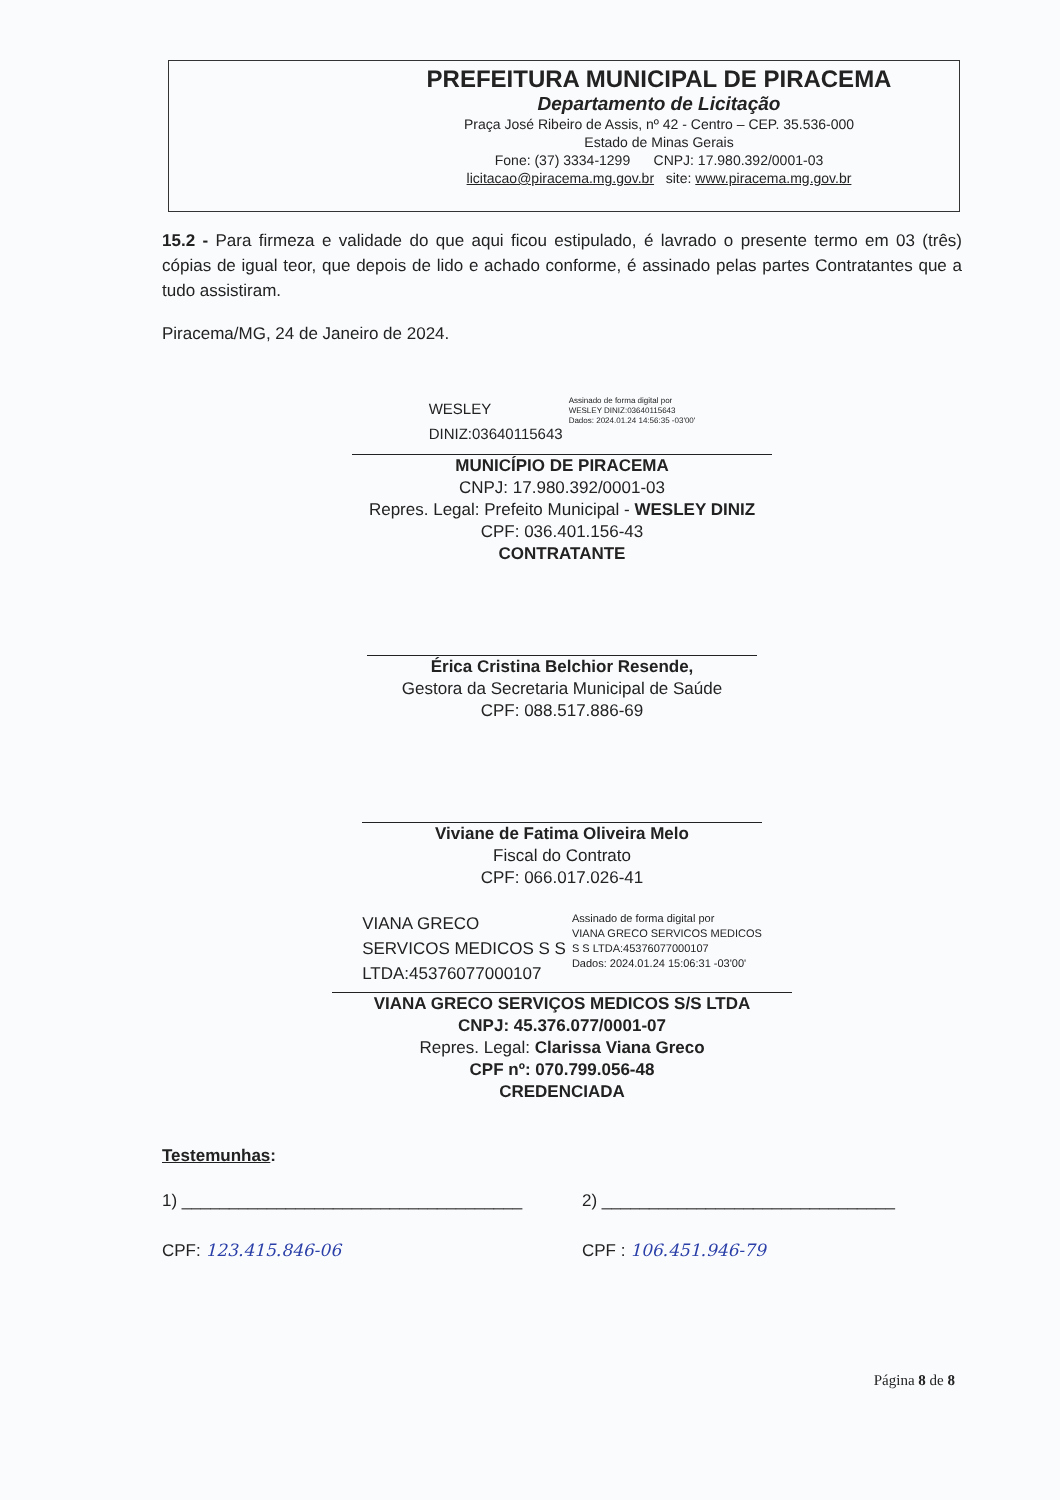PREFEITURA MUNICIPAL DE PIRACEMA
Departamento de Licitação
Praça José Ribeiro de Assis, nº 42 - Centro – CEP. 35.536-000
Estado de Minas Gerais
Fone: (37) 3334-1299 CNPJ: 17.980.392/0001-03
licitacao@piracema.mg.gov.br site: www.piracema.mg.gov.br
15.2 - Para firmeza e validade do que aqui ficou estipulado, é lavrado o presente termo em 03 (três) cópias de igual teor, que depois de lido e achado conforme, é assinado pelas partes Contratantes que a tudo assistiram.
Piracema/MG, 24 de Janeiro de 2024.
WESLEY
DINIZ:03640115643
Assinado de forma digital por
WESLEY DINIZ:03640115643
Dados: 2024.01.24 14:56:35 -03'00'
MUNICÍPIO DE PIRACEMA
CNPJ: 17.980.392/0001-03
Repres. Legal: Prefeito Municipal - WESLEY DINIZ
CPF: 036.401.156-43
CONTRATANTE
Érica Cristina Belchior Resende,
Gestora da Secretaria Municipal de Saúde
CPF: 088.517.886-69
Viviane de Fatima Oliveira Melo
Fiscal do Contrato
CPF: 066.017.026-41
VIANA GRECO
SERVICOS MEDICOS S S
LTDA:45376077000107
Assinado de forma digital por
VIANA GRECO SERVICOS MEDICOS
S S LTDA:45376077000107
Dados: 2024.01.24 15:06:31 -03'00'
VIANA GRECO SERVIÇOS MEDICOS S/S LTDA
CNPJ: 45.376.077/0001-07
Repres. Legal: Clarissa Viana Greco
CPF nº: 070.799.056-48
CREDENCIADA
Testemunhas:
1) ____________________________________
CPF: 123.415.846-06
2) _______________________________
CPF : 106.451.946-79
Página 8 de 8